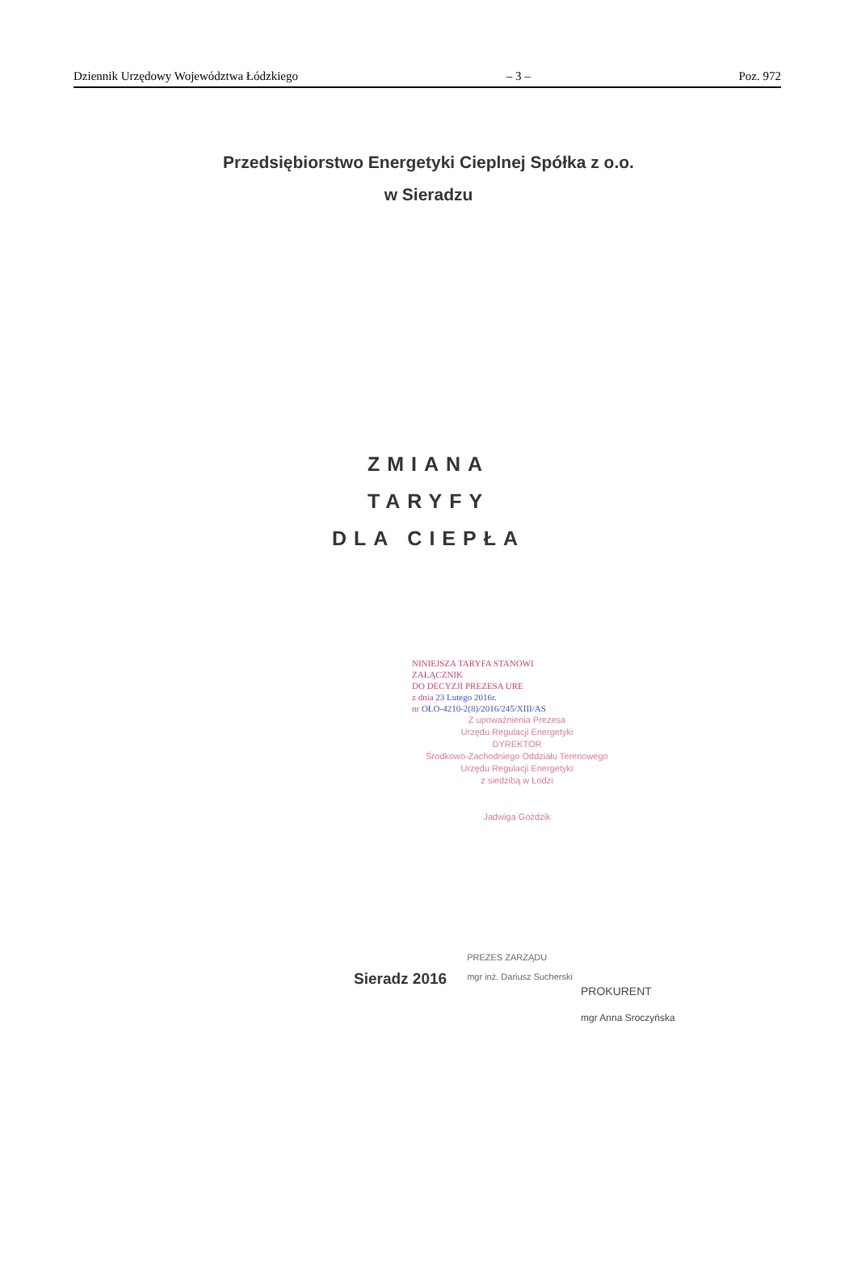Dziennik Urzędowy Województwa Łódzkiego – 3 – Poz. 972
Przedsiębiorstwo Energetyki Cieplnej Spółka z o.o.
w Sieradzu
ZMIANA
TARYFY
DLA CIEPŁA
NINIEJSZA TARYFA STANOWI
ZAŁĄCZNIK
DO DECYZJI PREZESA URE
z dnia 23 Lutego 2016r.
nr OŁO-4210-2(8)/2016/245/XIII/AS
Z upoważnienia Prezesa
Urzędu Regulacji Energetyki
DYREKTOR
Środkowo-Zachodniego Oddziału Terenowego
Urzędu Regulacji Energetyki
z siedzibą w Łodzi
Jadwiga Gożdzik
Sieradz 2016
PREZES ZARZĄDU
mgr inż. Dariusz Sucherski
PROKURENT
mgr Anna Sroczyńska